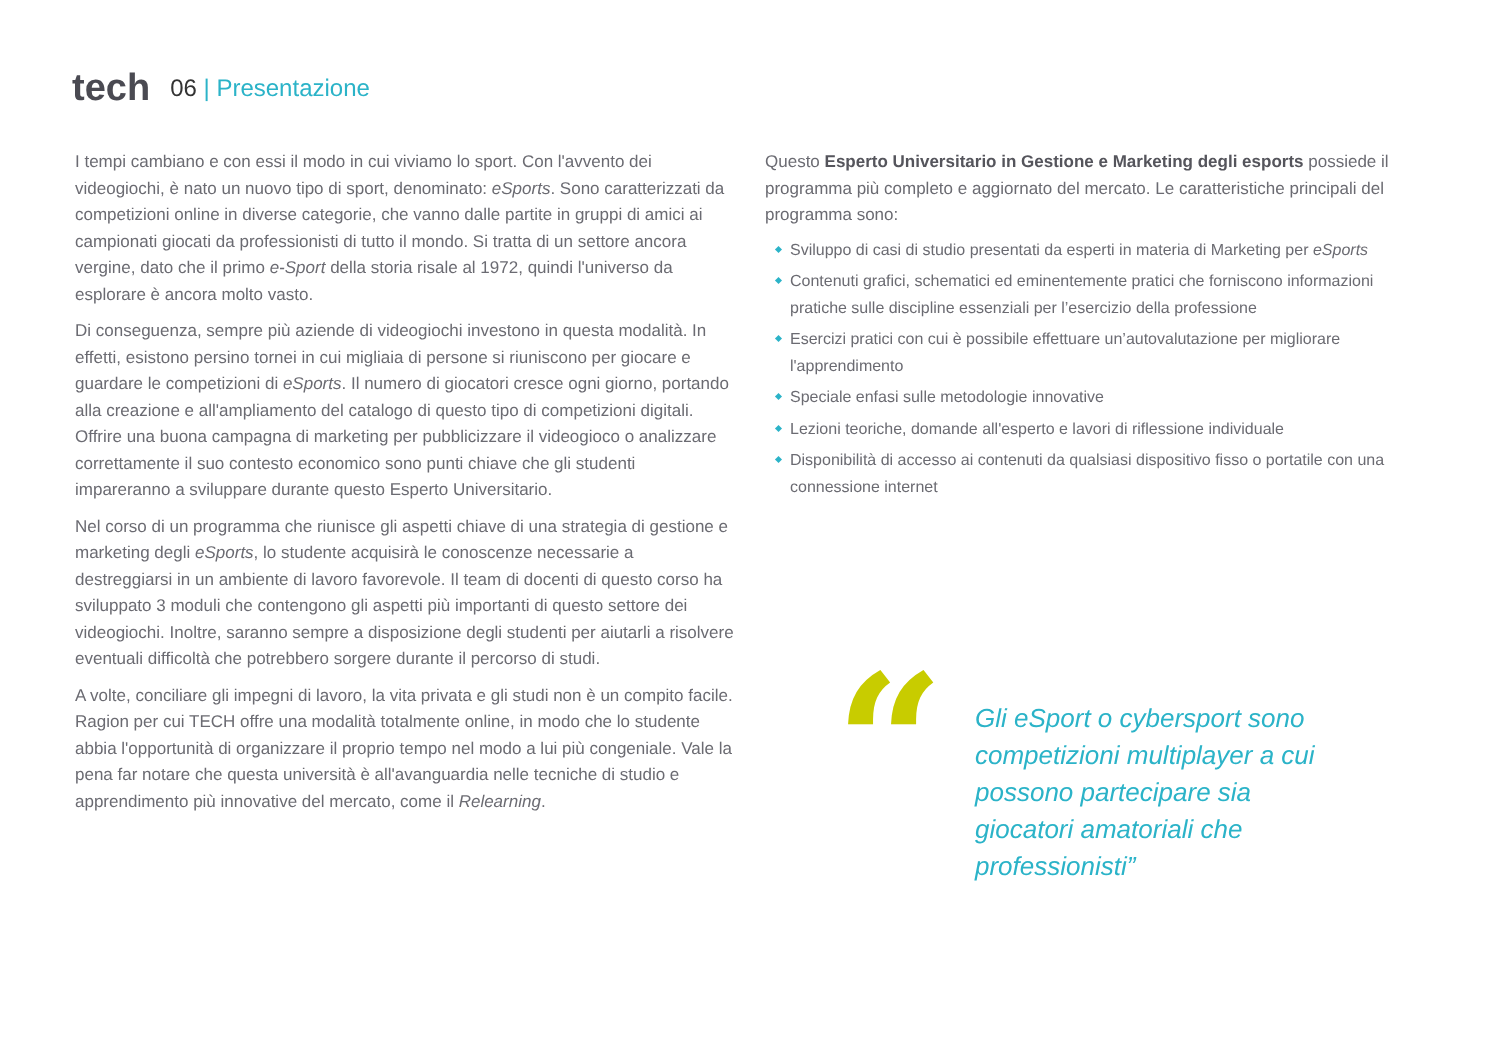tech
06 | Presentazione
I tempi cambiano e con essi il modo in cui viviamo lo sport. Con l'avvento dei videogiochi, è nato un nuovo tipo di sport, denominato: eSports. Sono caratterizzati da competizioni online in diverse categorie, che vanno dalle partite in gruppi di amici ai campionati giocati da professionisti di tutto il mondo. Si tratta di un settore ancora vergine, dato che il primo e-Sport della storia risale al 1972, quindi l'universo da esplorare è ancora molto vasto.
Di conseguenza, sempre più aziende di videogiochi investono in questa modalità. In effetti, esistono persino tornei in cui migliaia di persone si riuniscono per giocare e guardare le competizioni di eSports. Il numero di giocatori cresce ogni giorno, portando alla creazione e all'ampliamento del catalogo di questo tipo di competizioni digitali. Offrire una buona campagna di marketing per pubblicizzare il videogioco o analizzare correttamente il suo contesto economico sono punti chiave che gli studenti impareranno a sviluppare durante questo Esperto Universitario.
Nel corso di un programma che riunisce gli aspetti chiave di una strategia di gestione e marketing degli eSports, lo studente acquisirà le conoscenze necessarie a destreggiarsi in un ambiente di lavoro favorevole. Il team di docenti di questo corso ha sviluppato 3 moduli che contengono gli aspetti più importanti di questo settore dei videogiochi. Inoltre, saranno sempre a disposizione degli studenti per aiutarli a risolvere eventuali difficoltà che potrebbero sorgere durante il percorso di studi.
A volte, conciliare gli impegni di lavoro, la vita privata e gli studi non è un compito facile. Ragion per cui TECH offre una modalità totalmente online, in modo che lo studente abbia l'opportunità di organizzare il proprio tempo nel modo a lui più congeniale. Vale la pena far notare che questa università è all'avanguardia nelle tecniche di studio e apprendimento più innovative del mercato, come il Relearning.
Questo Esperto Universitario in Gestione e Marketing degli esports possiede il programma più completo e aggiornato del mercato. Le caratteristiche principali del programma sono:
Sviluppo di casi di studio presentati da esperti in materia di Marketing per eSports
Contenuti grafici, schematici ed eminentemente pratici che forniscono informazioni pratiche sulle discipline essenziali per l’esercizio della professione
Esercizi pratici con cui è possibile effettuare un’autovalutazione per migliorare l'apprendimento
Speciale enfasi sulle metodologie innovative
Lezioni teoriche, domande all'esperto e lavori di riflessione individuale
Disponibilità di accesso ai contenuti da qualsiasi dispositivo fisso o portatile con una connessione internet
“
Gli eSport o cybersport sono competizioni multiplayer a cui possono partecipare sia giocatori amatoriali che professionisti”